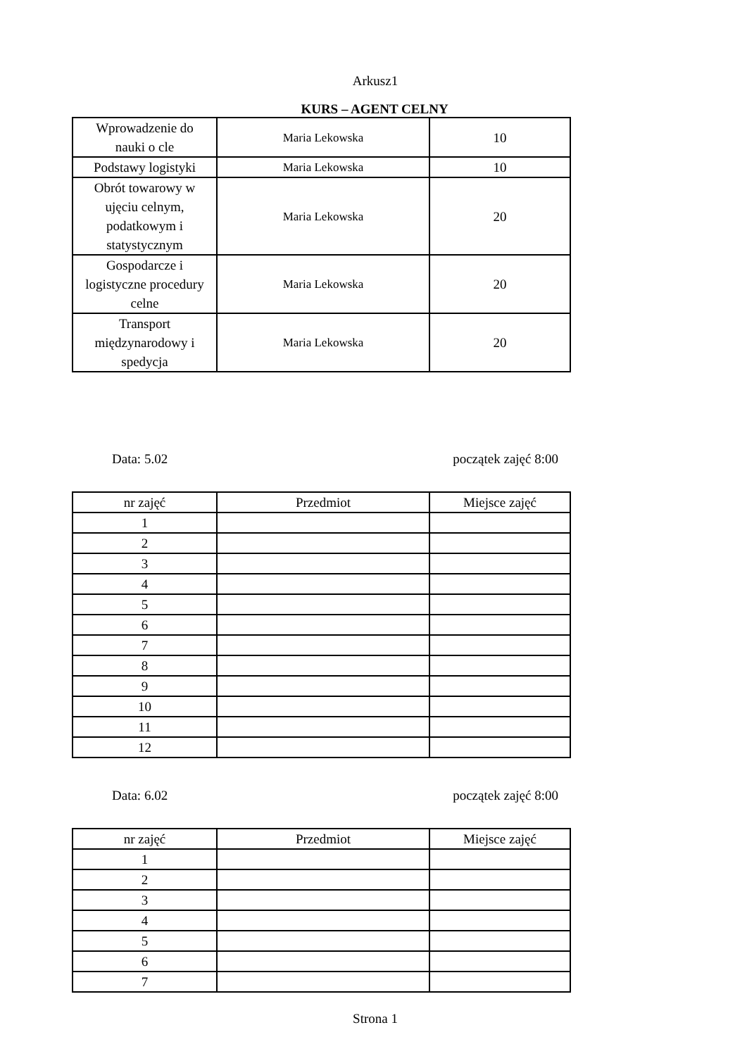Arkusz1
KURS – AGENT CELNY
| Wprowadzenie do nauki o cle | Maria Lekowska | 10 |
| Podstawy logistyki | Maria Lekowska | 10 |
| Obrót towarowy w ujęciu celnym, podatkowym i statystycznym | Maria Lekowska | 20 |
| Gospodarcze i logistyczne procedury celne | Maria Lekowska | 20 |
| Transport międzynarodowy i spedycja | Maria Lekowska | 20 |
Data: 5.02 początek zajęć 8:00
| nr zajęć | Przedmiot | Miejsce zajęć |
| --- | --- | --- |
| 1 | | |
| 2 | | |
| 3 | | |
| 4 | | |
| 5 | | |
| 6 | | |
| 7 | | |
| 8 | | |
| 9 | | |
| 10 | | |
| 11 | | |
| 12 | | |
Data: 6.02 początek zajęć 8:00
| nr zajęć | Przedmiot | Miejsce zajęć |
| --- | --- | --- |
| 1 | | |
| 2 | | |
| 3 | | |
| 4 | | |
| 5 | | |
| 6 | | |
| 7 | | |
Strona 1